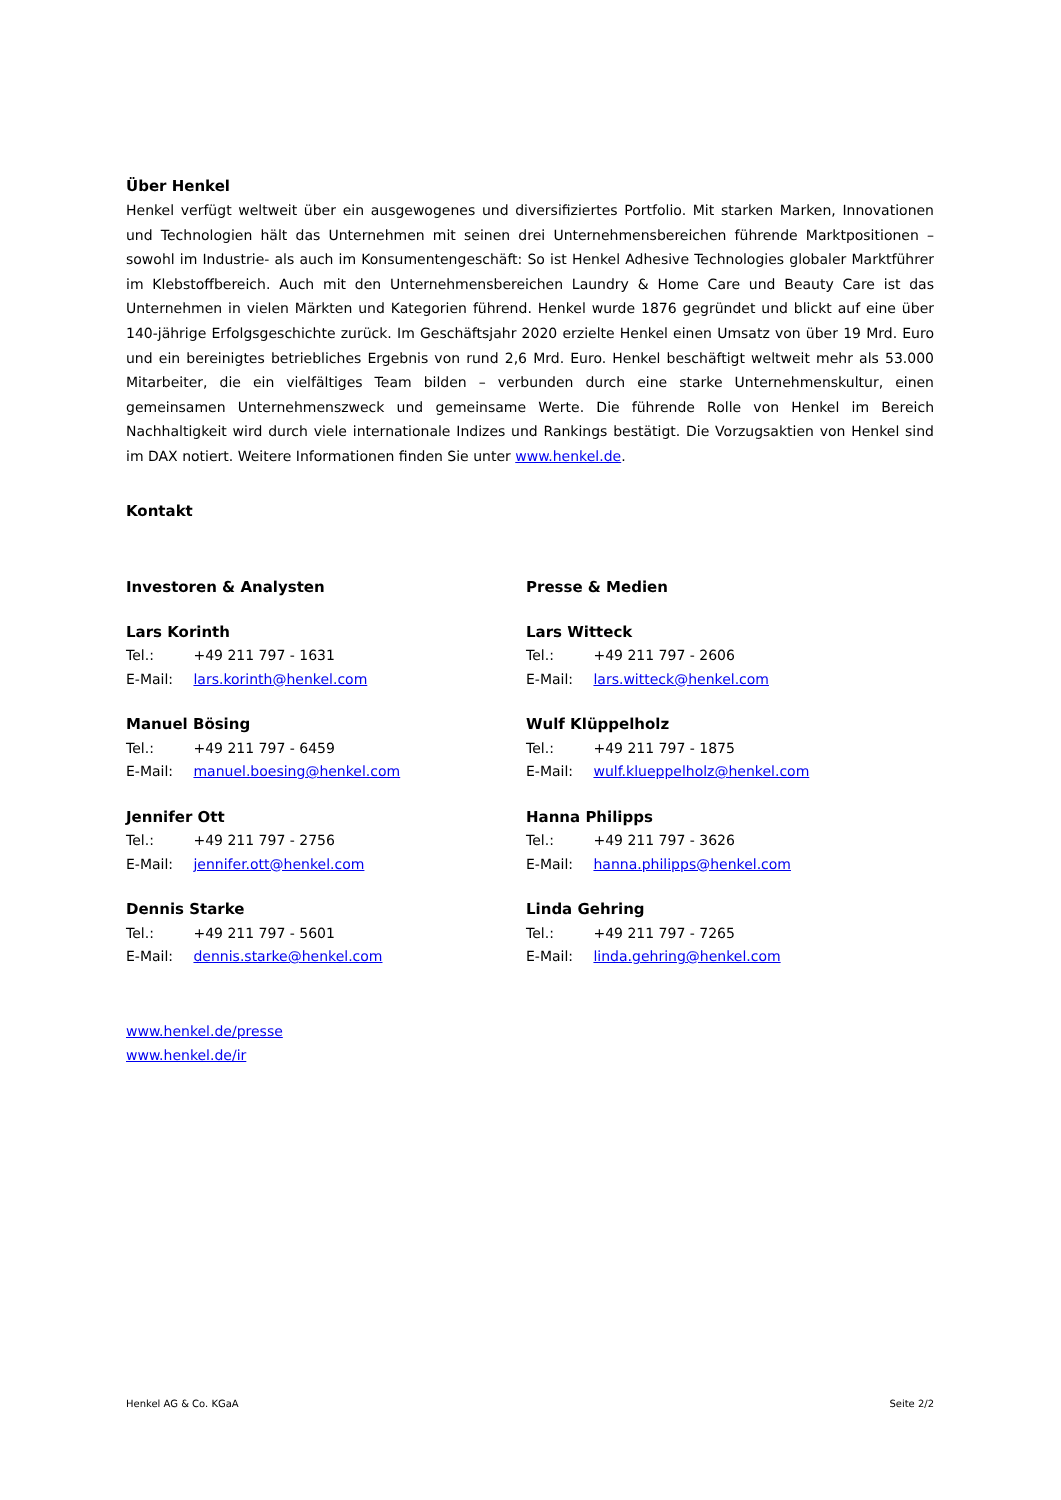Über Henkel
Henkel verfügt weltweit über ein ausgewogenes und diversifiziertes Portfolio. Mit starken Marken, Innovationen und Technologien hält das Unternehmen mit seinen drei Unternehmensbereichen führende Marktpositionen – sowohl im Industrie- als auch im Konsumentengeschäft: So ist Henkel Adhesive Technologies globaler Marktführer im Klebstoffbereich. Auch mit den Unternehmensbereichen Laundry & Home Care und Beauty Care ist das Unternehmen in vielen Märkten und Kategorien führend. Henkel wurde 1876 gegründet und blickt auf eine über 140-jährige Erfolgsgeschichte zurück. Im Geschäftsjahr 2020 erzielte Henkel einen Umsatz von über 19 Mrd. Euro und ein bereinigtes betriebliches Ergebnis von rund 2,6 Mrd. Euro. Henkel beschäftigt weltweit mehr als 53.000 Mitarbeiter, die ein vielfältiges Team bilden – verbunden durch eine starke Unternehmenskultur, einen gemeinsamen Unternehmenszweck und gemeinsame Werte. Die führende Rolle von Henkel im Bereich Nachhaltigkeit wird durch viele internationale Indizes und Rankings bestätigt. Die Vorzugsaktien von Henkel sind im DAX notiert. Weitere Informationen finden Sie unter www.henkel.de.
Kontakt
Investoren & Analysten
Lars Korinth
Tel.: +49 211 797 - 1631
E-Mail: lars.korinth@henkel.com
Manuel Bösing
Tel.: +49 211 797 - 6459
E-Mail: manuel.boesing@henkel.com
Jennifer Ott
Tel.: +49 211 797 - 2756
E-Mail: jennifer.ott@henkel.com
Dennis Starke
Tel.: +49 211 797 - 5601
E-Mail: dennis.starke@henkel.com
Presse & Medien
Lars Witteck
Tel.: +49 211 797 - 2606
E-Mail: lars.witteck@henkel.com
Wulf Klüppelholz
Tel.: +49 211 797 - 1875
E-Mail: wulf.klueppelholz@henkel.com
Hanna Philipps
Tel.: +49 211 797 - 3626
E-Mail: hanna.philipps@henkel.com
Linda Gehring
Tel.: +49 211 797 - 7265
E-Mail: linda.gehring@henkel.com
www.henkel.de/presse
www.henkel.de/ir
Henkel AG & Co. KGaA Seite 2/2